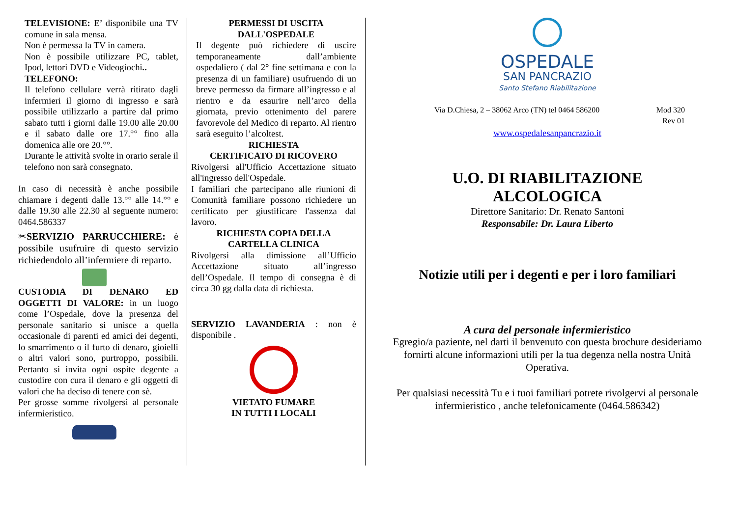TELEVISIONE: E’ disponibile una TV comune in sala mensa.
Non è permessa la TV in camera.
Non è possibile utilizzare PC, tablet, Ipod, lettori DVD e Videogiochi..
TELEFONO:
Il telefono cellulare verrà ritirato dagli infermieri il giorno di ingresso e sarà possibile utilizzarlo a partire dal primo sabato tutti i giorni dalle 19.00 alle 20.00 e il sabato dalle ore 17.°° fino alla domenica alle ore 20.°°.
Durante le attività svolte in orario serale il telefono non sarà consegnato.
In caso di necessità è anche possibile chiamare i degenti dalle 13.°° alle 14.°° e dalle 19.30 alle 22.30 al seguente numero: 0464.586337
✂SERVIZIO PARRUCCHIERE: è possibile usufruire di questo servizio richiedendolo all’infermiere di reparto.
CUSTODIA DI DENARO ED OGGETTI DI VALORE: in un luogo come l’Ospedale, dove la presenza del personale sanitario si unisce a quella occasionale di parenti ed amici dei degenti, lo smarrimento o il furto di denaro, gioielli o altri valori sono, purtroppo, possibili. Pertanto si invita ogni ospite degente a custodire con cura il denaro e gli oggetti di valori che ha deciso di tenere con sè.
Per grosse somme rivolgersi al personale infermieristico.
PERMESSI DI USCITA DALL'OSPEDALE
Il degente può richiedere di uscire temporaneamente dall’ambiente ospedaliero ( dal 2° fine settimana e con la presenza di un familiare) usufruendo di un breve permesso da firmare all’ingresso e al rientro e da esaurire nell’arco della giornata, previo ottenimento del parere favorevole del Medico di reparto. Al rientro sarà eseguito l’alcoltest.
RICHIESTA
CERTIFICATO DI RICOVERO
Rivolgersi all'Ufficio Accettazione situato all'ingresso dell'Ospedale.
I familiari che partecipano alle riunioni di Comunità familiare possono richiedere un certificato per giustificare l'assenza dal lavoro.
RICHIESTA COPIA DELLA CARTELLA CLINICA
Rivolgersi alla dimissione all’Ufficio Accettazione situato all’ingresso dell’Ospedale. Il tempo di consegna è di circa 30 gg dalla data di richiesta.
SERVIZIO LAVANDERIA : non è disponibile .
VIETATO FUMARE
IN TUTTI I LOCALI
OSPEDALE
SAN PANCRAZIO
Santo Stefano Riabilitazione
Via D.Chiesa, 2 – 38062 Arco (TN) tel 0464 586200 Mod 320
Rev 01
www.ospedalesanpancrazio.it
U.O. DI RIABILITAZIONE
ALCOLOGICA
Direttore Sanitario: Dr. Renato Santoni
Responsabile: Dr. Laura Liberto
Notizie utili per i degenti e per i loro familiari
A cura del personale infermieristico
Egregio/a paziente, nel darti il benvenuto con questa brochure desideriamo fornirti alcune informazioni utili per la tua degenza nella nostra Unità Operativa.
Per qualsiasi necessità Tu e i tuoi familiari potrete rivolgervi al personale infermieristico , anche telefonicamente (0464.586342)